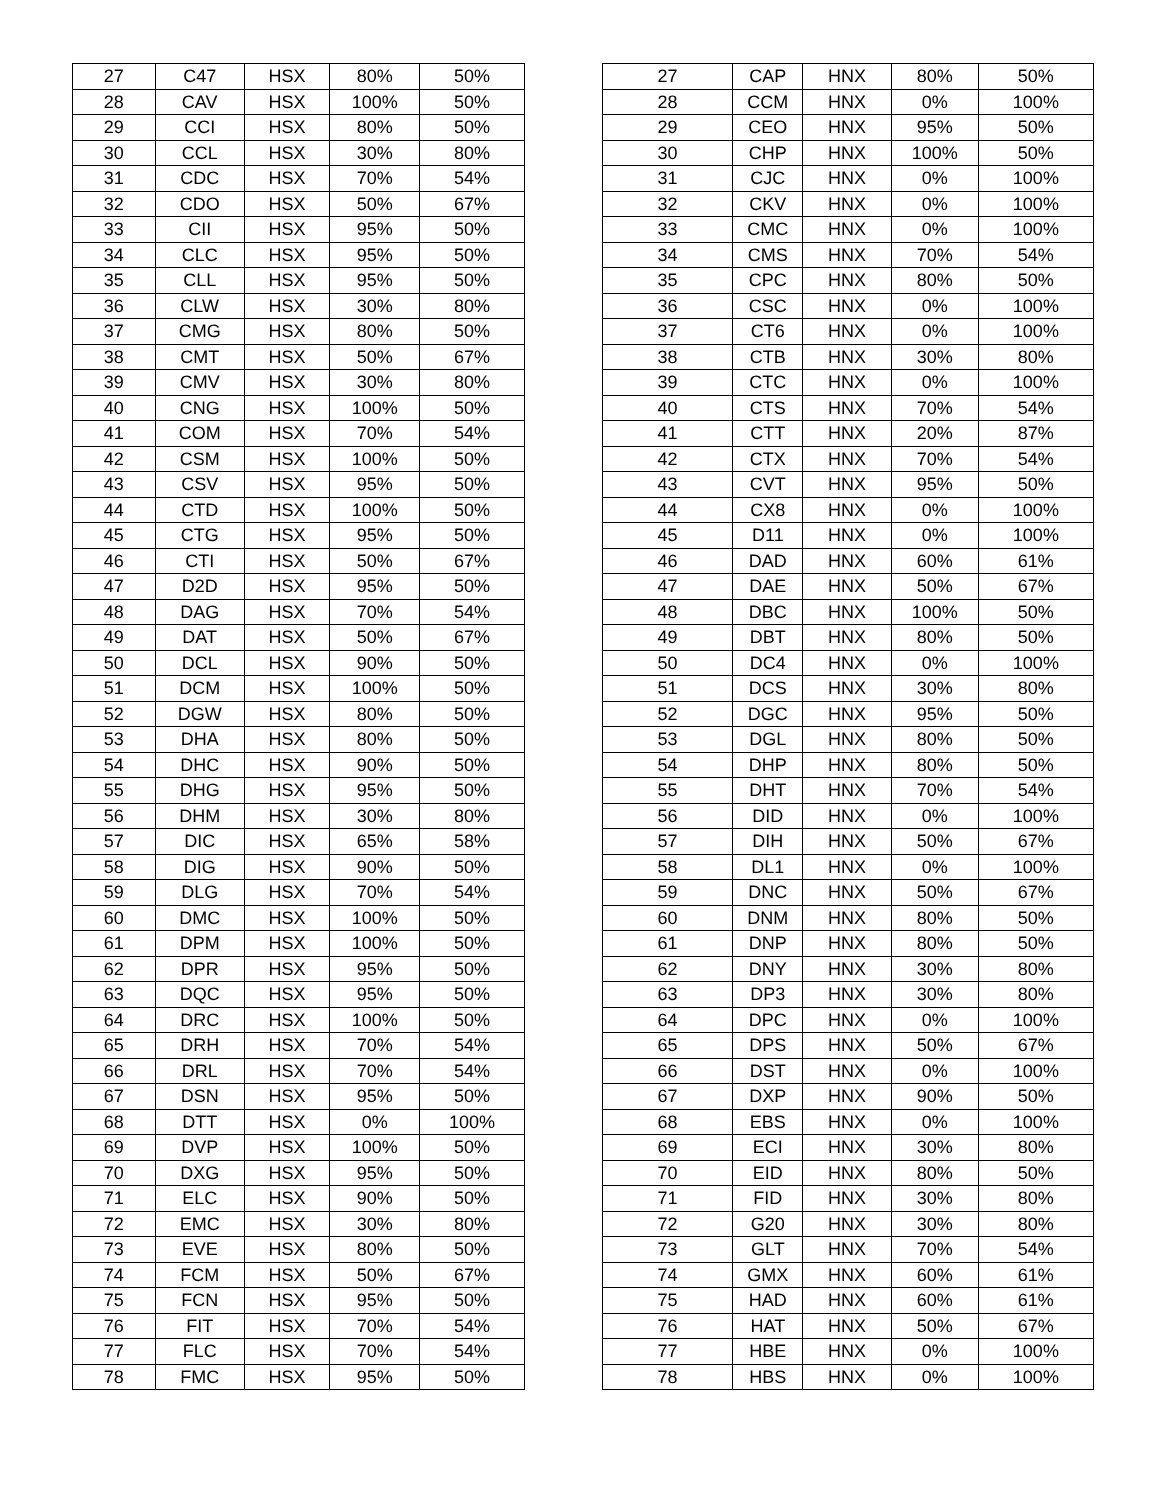| 27 | C47 | HSX | 80% | 50% |
| 28 | CAV | HSX | 100% | 50% |
| 29 | CCI | HSX | 80% | 50% |
| 30 | CCL | HSX | 30% | 80% |
| 31 | CDC | HSX | 70% | 54% |
| 32 | CDO | HSX | 50% | 67% |
| 33 | CII | HSX | 95% | 50% |
| 34 | CLC | HSX | 95% | 50% |
| 35 | CLL | HSX | 95% | 50% |
| 36 | CLW | HSX | 30% | 80% |
| 37 | CMG | HSX | 80% | 50% |
| 38 | CMT | HSX | 50% | 67% |
| 39 | CMV | HSX | 30% | 80% |
| 40 | CNG | HSX | 100% | 50% |
| 41 | COM | HSX | 70% | 54% |
| 42 | CSM | HSX | 100% | 50% |
| 43 | CSV | HSX | 95% | 50% |
| 44 | CTD | HSX | 100% | 50% |
| 45 | CTG | HSX | 95% | 50% |
| 46 | CTI | HSX | 50% | 67% |
| 47 | D2D | HSX | 95% | 50% |
| 48 | DAG | HSX | 70% | 54% |
| 49 | DAT | HSX | 50% | 67% |
| 50 | DCL | HSX | 90% | 50% |
| 51 | DCM | HSX | 100% | 50% |
| 52 | DGW | HSX | 80% | 50% |
| 53 | DHA | HSX | 80% | 50% |
| 54 | DHC | HSX | 90% | 50% |
| 55 | DHG | HSX | 95% | 50% |
| 56 | DHM | HSX | 30% | 80% |
| 57 | DIC | HSX | 65% | 58% |
| 58 | DIG | HSX | 90% | 50% |
| 59 | DLG | HSX | 70% | 54% |
| 60 | DMC | HSX | 100% | 50% |
| 61 | DPM | HSX | 100% | 50% |
| 62 | DPR | HSX | 95% | 50% |
| 63 | DQC | HSX | 95% | 50% |
| 64 | DRC | HSX | 100% | 50% |
| 65 | DRH | HSX | 70% | 54% |
| 66 | DRL | HSX | 70% | 54% |
| 67 | DSN | HSX | 95% | 50% |
| 68 | DTT | HSX | 0% | 100% |
| 69 | DVP | HSX | 100% | 50% |
| 70 | DXG | HSX | 95% | 50% |
| 71 | ELC | HSX | 90% | 50% |
| 72 | EMC | HSX | 30% | 80% |
| 73 | EVE | HSX | 80% | 50% |
| 74 | FCM | HSX | 50% | 67% |
| 75 | FCN | HSX | 95% | 50% |
| 76 | FIT | HSX | 70% | 54% |
| 77 | FLC | HSX | 70% | 54% |
| 78 | FMC | HSX | 95% | 50% |
| 27 | CAP | HNX | 80% | 50% |
| 28 | CCM | HNX | 0% | 100% |
| 29 | CEO | HNX | 95% | 50% |
| 30 | CHP | HNX | 100% | 50% |
| 31 | CJC | HNX | 0% | 100% |
| 32 | CKV | HNX | 0% | 100% |
| 33 | CMC | HNX | 0% | 100% |
| 34 | CMS | HNX | 70% | 54% |
| 35 | CPC | HNX | 80% | 50% |
| 36 | CSC | HNX | 0% | 100% |
| 37 | CT6 | HNX | 0% | 100% |
| 38 | CTB | HNX | 30% | 80% |
| 39 | CTC | HNX | 0% | 100% |
| 40 | CTS | HNX | 70% | 54% |
| 41 | CTT | HNX | 20% | 87% |
| 42 | CTX | HNX | 70% | 54% |
| 43 | CVT | HNX | 95% | 50% |
| 44 | CX8 | HNX | 0% | 100% |
| 45 | D11 | HNX | 0% | 100% |
| 46 | DAD | HNX | 60% | 61% |
| 47 | DAE | HNX | 50% | 67% |
| 48 | DBC | HNX | 100% | 50% |
| 49 | DBT | HNX | 80% | 50% |
| 50 | DC4 | HNX | 0% | 100% |
| 51 | DCS | HNX | 30% | 80% |
| 52 | DGC | HNX | 95% | 50% |
| 53 | DGL | HNX | 80% | 50% |
| 54 | DHP | HNX | 80% | 50% |
| 55 | DHT | HNX | 70% | 54% |
| 56 | DID | HNX | 0% | 100% |
| 57 | DIH | HNX | 50% | 67% |
| 58 | DL1 | HNX | 0% | 100% |
| 59 | DNC | HNX | 50% | 67% |
| 60 | DNM | HNX | 80% | 50% |
| 61 | DNP | HNX | 80% | 50% |
| 62 | DNY | HNX | 30% | 80% |
| 63 | DP3 | HNX | 30% | 80% |
| 64 | DPC | HNX | 0% | 100% |
| 65 | DPS | HNX | 50% | 67% |
| 66 | DST | HNX | 0% | 100% |
| 67 | DXP | HNX | 90% | 50% |
| 68 | EBS | HNX | 0% | 100% |
| 69 | ECI | HNX | 30% | 80% |
| 70 | EID | HNX | 80% | 50% |
| 71 | FID | HNX | 30% | 80% |
| 72 | G20 | HNX | 30% | 80% |
| 73 | GLT | HNX | 70% | 54% |
| 74 | GMX | HNX | 60% | 61% |
| 75 | HAD | HNX | 60% | 61% |
| 76 | HAT | HNX | 50% | 67% |
| 77 | HBE | HNX | 0% | 100% |
| 78 | HBS | HNX | 0% | 100% |